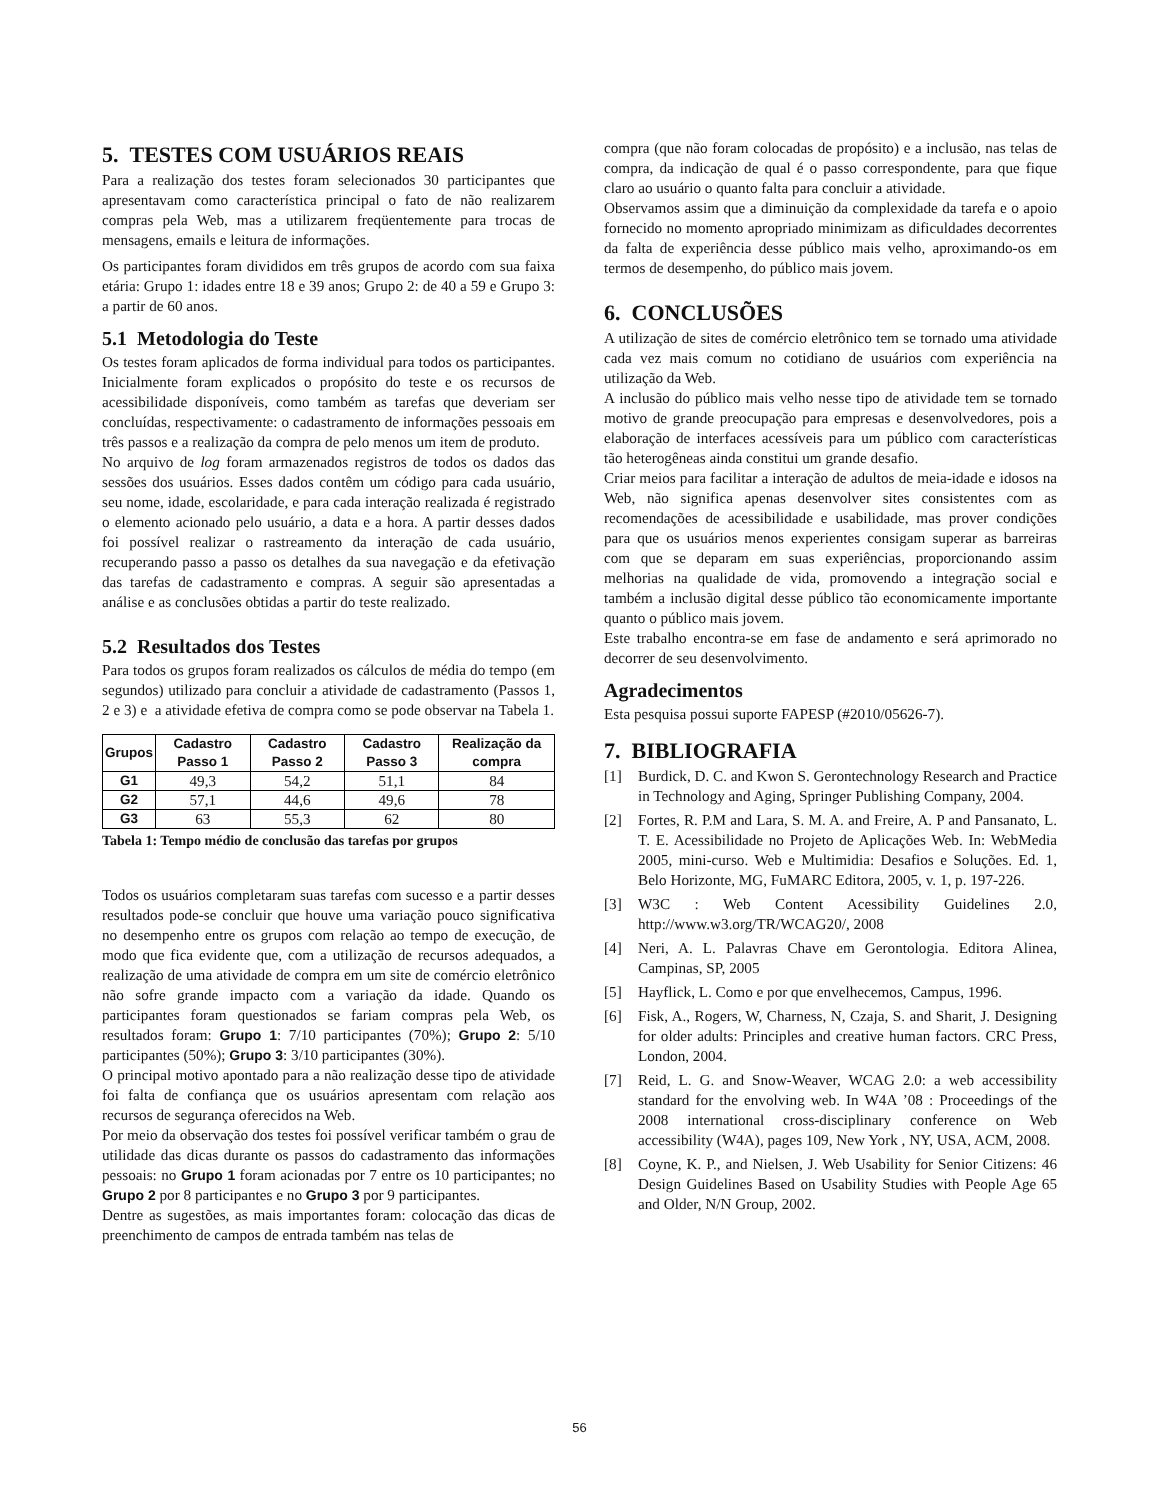5. TESTES COM USUÁRIOS REAIS
Para a realização dos testes foram selecionados 30 participantes que apresentavam como característica principal o fato de não realizarem compras pela Web, mas a utilizarem freqüentemente para trocas de mensagens, emails e leitura de informações.
Os participantes foram divididos em três grupos de acordo com sua faixa etária: Grupo 1: idades entre 18 e 39 anos; Grupo 2: de 40 a 59 e Grupo 3: a partir de 60 anos.
5.1 Metodologia do Teste
Os testes foram aplicados de forma individual para todos os participantes. Inicialmente foram explicados o propósito do teste e os recursos de acessibilidade disponíveis, como também as tarefas que deveriam ser concluídas, respectivamente: o cadastramento de informações pessoais em três passos e a realização da compra de pelo menos um item de produto.
No arquivo de log foram armazenados registros de todos os dados das sessões dos usuários. Esses dados contêm um código para cada usuário, seu nome, idade, escolaridade, e para cada interação realizada é registrado o elemento acionado pelo usuário, a data e a hora. A partir desses dados foi possível realizar o rastreamento da interação de cada usuário, recuperando passo a passo os detalhes da sua navegação e da efetivação das tarefas de cadastramento e compras. A seguir são apresentadas a análise e as conclusões obtidas a partir do teste realizado.
5.2 Resultados dos Testes
Para todos os grupos foram realizados os cálculos de média do tempo (em segundos) utilizado para concluir a atividade de cadastramento (Passos 1, 2 e 3) e a atividade efetiva de compra como se pode observar na Tabela 1.
| Grupos | Cadastro Passo 1 | Cadastro Passo 2 | Cadastro Passo 3 | Realização da compra |
| --- | --- | --- | --- | --- |
| G1 | 49,3 | 54,2 | 51,1 | 84 |
| G2 | 57,1 | 44,6 | 49,6 | 78 |
| G3 | 63 | 55,3 | 62 | 80 |
Tabela 1: Tempo médio de conclusão das tarefas por grupos
Todos os usuários completaram suas tarefas com sucesso e a partir desses resultados pode-se concluir que houve uma variação pouco significativa no desempenho entre os grupos com relação ao tempo de execução, de modo que fica evidente que, com a utilização de recursos adequados, a realização de uma atividade de compra em um site de comércio eletrônico não sofre grande impacto com a variação da idade. Quando os participantes foram questionados se fariam compras pela Web, os resultados foram: Grupo 1: 7/10 participantes (70%); Grupo 2: 5/10 participantes (50%); Grupo 3: 3/10 participantes (30%).
O principal motivo apontado para a não realização desse tipo de atividade foi falta de confiança que os usuários apresentam com relação aos recursos de segurança oferecidos na Web.
Por meio da observação dos testes foi possível verificar também o grau de utilidade das dicas durante os passos do cadastramento das informações pessoais: no Grupo 1 foram acionadas por 7 entre os 10 participantes; no Grupo 2 por 8 participantes e no Grupo 3 por 9 participantes.
Dentre as sugestões, as mais importantes foram: colocação das dicas de preenchimento de campos de entrada também nas telas de
compra (que não foram colocadas de propósito) e a inclusão, nas telas de compra, da indicação de qual é o passo correspondente, para que fique claro ao usuário o quanto falta para concluir a atividade.
Observamos assim que a diminuição da complexidade da tarefa e o apoio fornecido no momento apropriado minimizam as dificuldades decorrentes da falta de experiência desse público mais velho, aproximando-os em termos de desempenho, do público mais jovem.
6. CONCLUSÕES
A utilização de sites de comércio eletrônico tem se tornado uma atividade cada vez mais comum no cotidiano de usuários com experiência na utilização da Web.
A inclusão do público mais velho nesse tipo de atividade tem se tornado motivo de grande preocupação para empresas e desenvolvedores, pois a elaboração de interfaces acessíveis para um público com características tão heterogêneas ainda constitui um grande desafio.
Criar meios para facilitar a interação de adultos de meia-idade e idosos na Web, não significa apenas desenvolver sites consistentes com as recomendações de acessibilidade e usabilidade, mas prover condições para que os usuários menos experientes consigam superar as barreiras com que se deparam em suas experiências, proporcionando assim melhorias na qualidade de vida, promovendo a integração social e também a inclusão digital desse público tão economicamente importante quanto o público mais jovem.
Este trabalho encontra-se em fase de andamento e será aprimorado no decorrer de seu desenvolvimento.
Agradecimentos
Esta pesquisa possui suporte FAPESP (#2010/05626-7).
7. BIBLIOGRAFIA
[1] Burdick, D. C. and Kwon S. Gerontechnology Research and Practice in Technology and Aging, Springer Publishing Company, 2004.
[2] Fortes, R. P.M and Lara, S. M. A. and Freire, A. P and Pansanato, L. T. E. Acessibilidade no Projeto de Aplicações Web. In: WebMedia 2005, mini-curso. Web e Multimidia: Desafios e Soluções. Ed. 1, Belo Horizonte, MG, FuMARC Editora, 2005, v. 1, p. 197-226.
[3] W3C : Web Content Acessibility Guidelines 2.0, http://www.w3.org/TR/WCAG20/, 2008
[4] Neri, A. L. Palavras Chave em Gerontologia. Editora Alinea, Campinas, SP, 2005
[5] Hayflick, L. Como e por que envelhecemos, Campus, 1996.
[6] Fisk, A., Rogers, W, Charness, N, Czaja, S. and Sharit, J. Designing for older adults: Principles and creative human factors. CRC Press, London, 2004.
[7] Reid, L. G. and Snow-Weaver, WCAG 2.0: a web accessibility standard for the envolving web. In W4A ’08 : Proceedings of the 2008 international cross-disciplinary conference on Web accessibility (W4A), pages 109, New York , NY, USA, ACM, 2008.
[8] Coyne, K. P., and Nielsen, J. Web Usability for Senior Citizens: 46 Design Guidelines Based on Usability Studies with People Age 65 and Older, N/N Group, 2002.
56